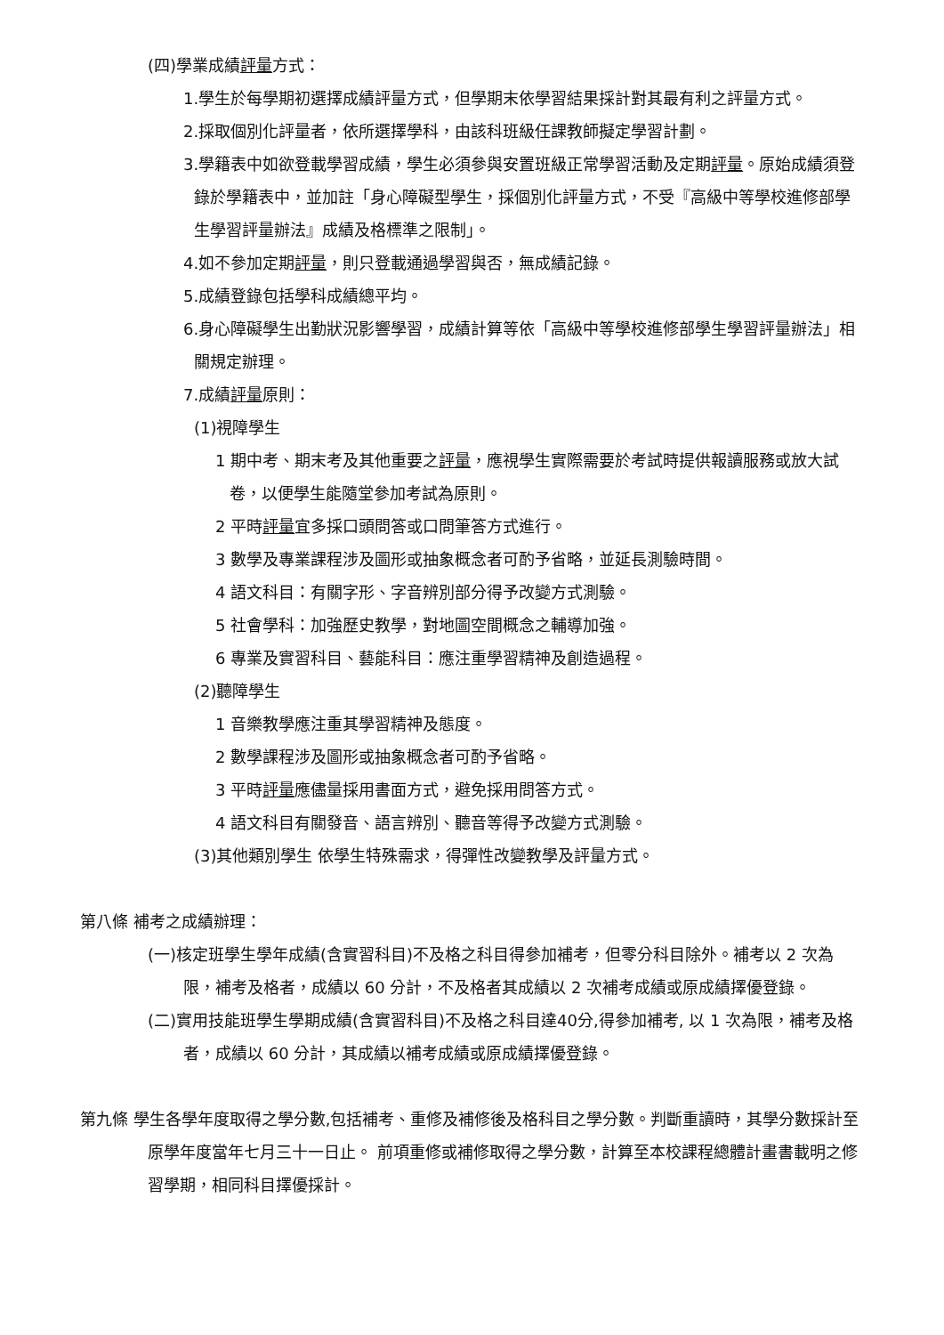(四)學業成績評量方式：
1.學生於每學期初選擇成績評量方式，但學期末依學習結果採計對其最有利之評量方式。
2.採取個別化評量者，依所選擇學科，由該科班級任課教師擬定學習計劃。
3.學籍表中如欲登載學習成績，學生必須參與安置班級正常學習活動及定期評量。原始成績須登錄於學籍表中，並加註「身心障礙型學生，採個別化評量方式，不受『高級中等學校進修部學生學習評量辦法』成績及格標準之限制」。
4.如不參加定期評量，則只登載通過學習與否，無成績記錄。
5.成績登錄包括學科成績總平均。
6.身心障礙學生出勤狀況影響學習，成績計算等依「高級中等學校進修部學生學習評量辦法」相關規定辦理。
7.成績評量原則：
(1)視障學生
1 期中考、期末考及其他重要之評量，應視學生實際需要於考試時提供報讀服務或放大試卷，以便學生能隨堂參加考試為原則。
2 平時評量宜多採口頭問答或口問筆答方式進行。
3 數學及專業課程涉及圖形或抽象概念者可酌予省略，並延長測驗時間。
4 語文科目：有關字形、字音辨別部分得予改變方式測驗。
5 社會學科：加強歷史教學，對地圖空間概念之輔導加強。
6 專業及實習科目、藝能科目：應注重學習精神及創造過程。
(2)聽障學生
1 音樂教學應注重其學習精神及態度。
2 數學課程涉及圖形或抽象概念者可酌予省略。
3 平時評量應儘量採用書面方式，避免採用問答方式。
4 語文科目有關發音、語言辨別、聽音等得予改變方式測驗。
(3)其他類別學生 依學生特殊需求，得彈性改變教學及評量方式。
第八條 補考之成績辦理：
(一)核定班學生學年成績(含實習科目)不及格之科目得參加補考，但零分科目除外。補考以 2 次為限，補考及格者，成績以 60 分計，不及格者其成績以 2 次補考成績或原成績擇優登錄。
(二)實用技能班學生學期成績(含實習科目)不及格之科目達40分,得參加補考, 以 1 次為限，補考及格者，成績以 60 分計，其成績以補考成績或原成績擇優登錄。
第九條 學生各學年度取得之學分數,包括補考、重修及補修後及格科目之學分數。判斷重讀時，其學分數採計至原學年度當年七月三十一日止。 前項重修或補修取得之學分數，計算至本校課程總體計畫書載明之修習學期，相同科目擇優採計。